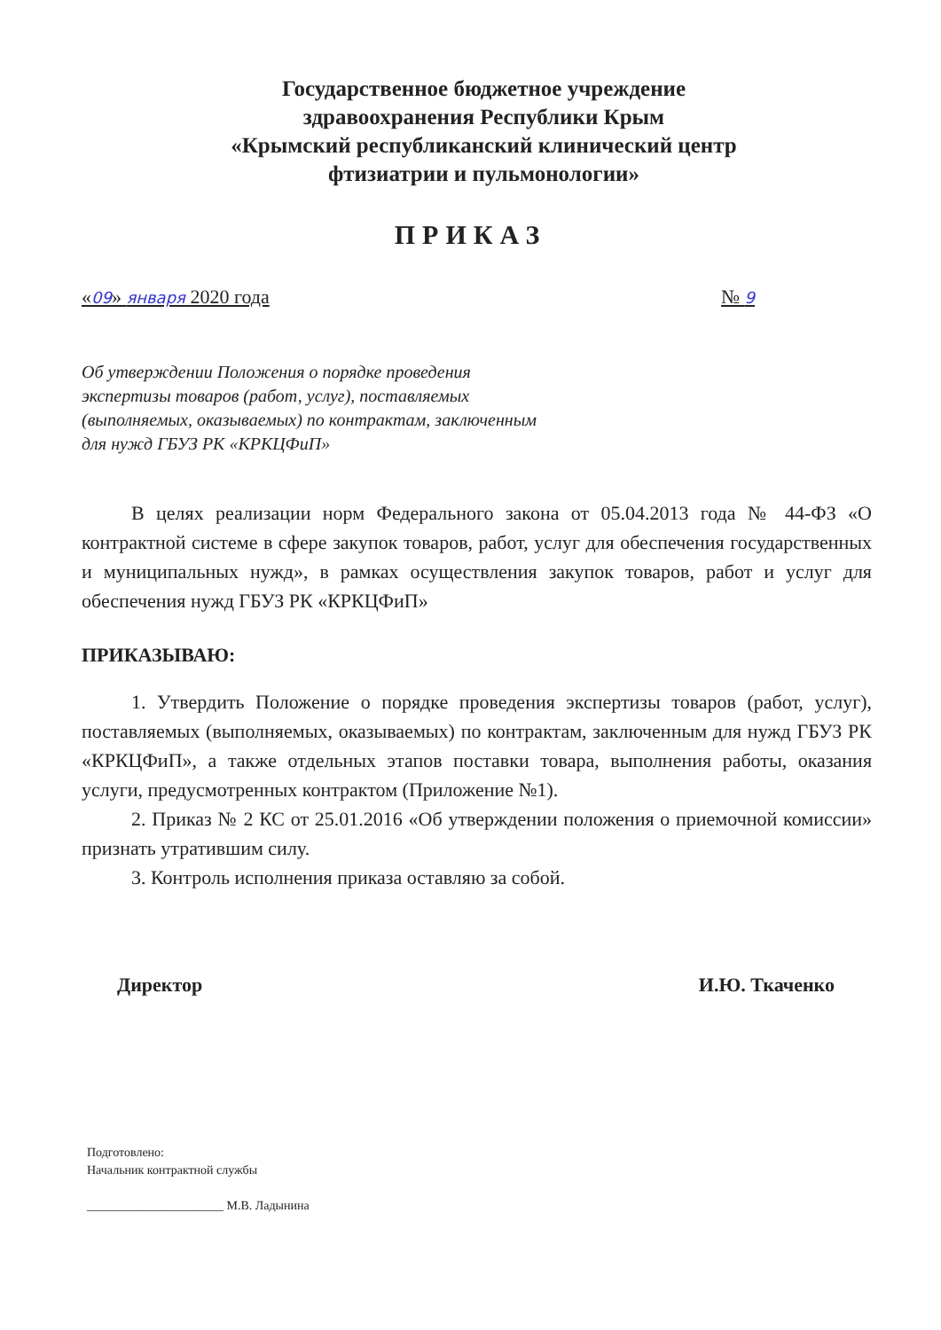Государственное бюджетное учреждение
здравоохранения Республики Крым
«Крымский республиканский клинический центр
фтизиатрии и пульмонологии»
ПРИКАЗ
«09» января 2020 года № 9
Об утверждении Положения о порядке проведения экспертизы товаров (работ, услуг), поставляемых (выполняемых, оказываемых) по контрактам, заключенным для нужд ГБУЗ РК «КРКЦФиП»
В целях реализации норм Федерального закона от 05.04.2013 года № 44-ФЗ «О контрактной системе в сфере закупок товаров, работ, услуг для обеспечения государственных и муниципальных нужд», в рамках осуществления закупок товаров, работ и услуг для обеспечения нужд ГБУЗ РК «КРКЦФиП»
ПРИКАЗЫВАЮ:
1. Утвердить Положение о порядке проведения экспертизы товаров (работ, услуг), поставляемых (выполняемых, оказываемых) по контрактам, заключенным для нужд ГБУЗ РК «КРКЦФиП», а также отдельных этапов поставки товара, выполнения работы, оказания услуги, предусмотренных контрактом (Приложение №1).
2. Приказ № 2 КС от 25.01.2016 «Об утверждении положения о приемочной комиссии» признать утратившим силу.
3. Контроль исполнения приказа оставляю за собой.
Директор И.Ю. Ткаченко
Подготовлено:
Начальник контрактной службы
______________________ М.В. Ладынина